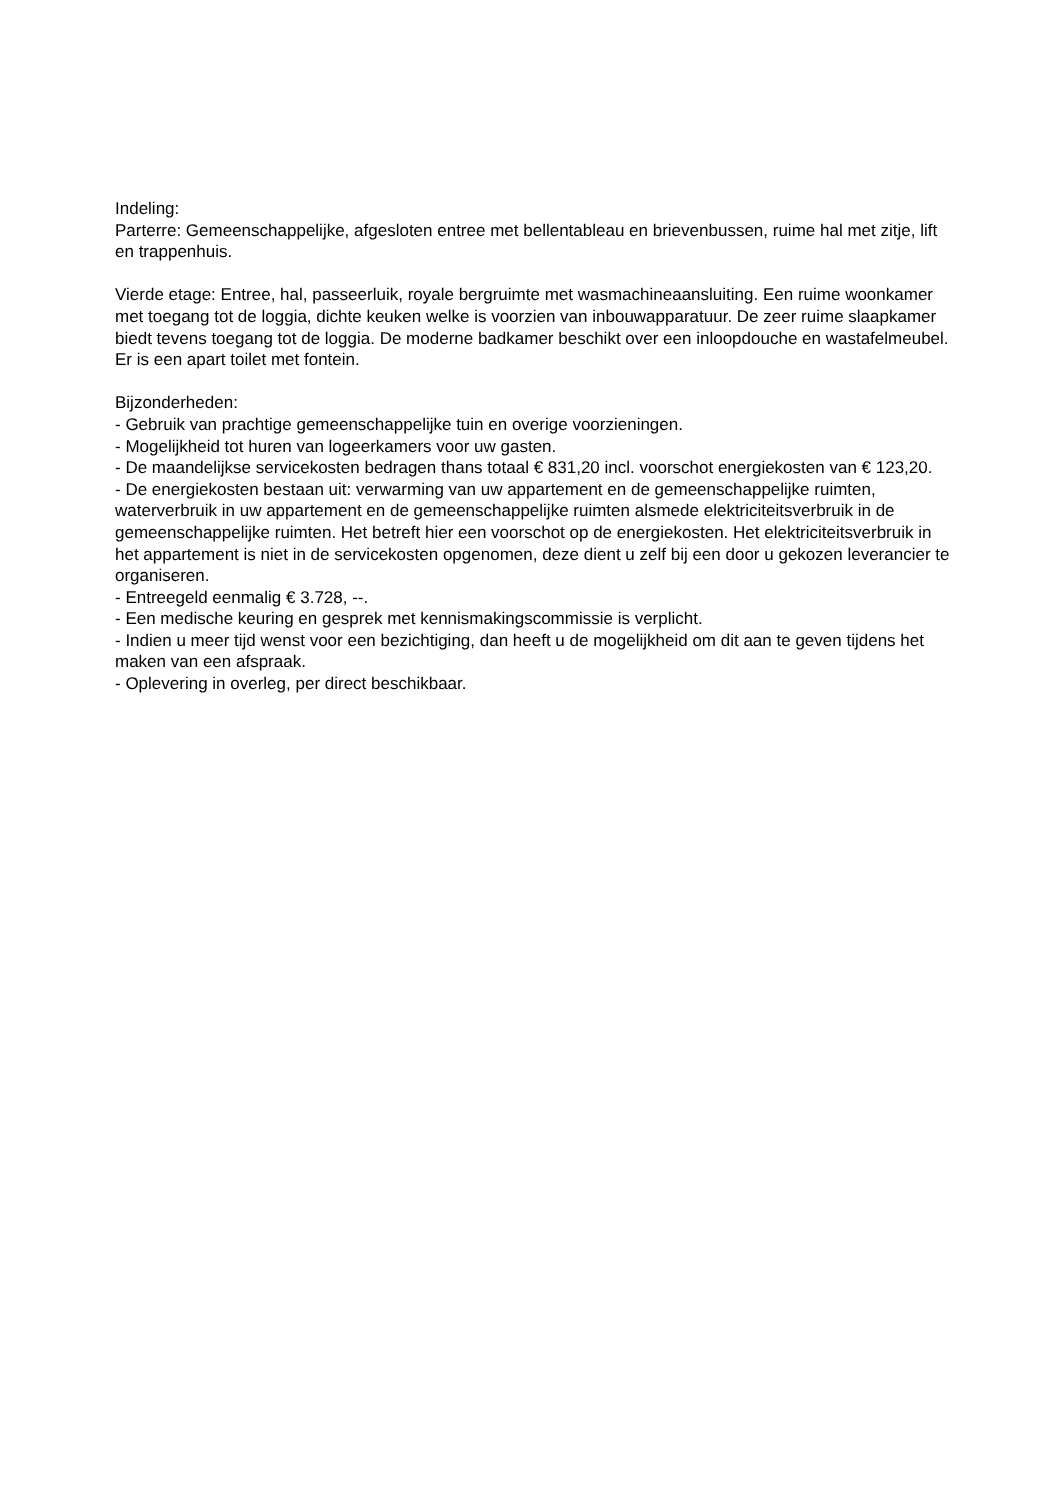Indeling:
Parterre: Gemeenschappelijke, afgesloten entree met bellentableau en brievenbussen, ruime hal met zitje, lift en trappenhuis.
Vierde etage: Entree, hal, passeerluik, royale bergruimte met wasmachineaansluiting. Een ruime woonkamer met toegang tot de loggia, dichte keuken welke is voorzien van inbouwapparatuur. De zeer ruime slaapkamer biedt tevens toegang tot de loggia. De moderne badkamer beschikt over een inloopdouche en wastafelmeubel. Er is een apart toilet met fontein.
Bijzonderheden:
- Gebruik van prachtige gemeenschappelijke tuin en overige voorzieningen.
- Mogelijkheid tot huren van logeerkamers voor uw gasten.
- De maandelijkse servicekosten bedragen thans totaal € 831,20 incl. voorschot energiekosten van € 123,20.
- De energiekosten bestaan uit: verwarming van uw appartement en de gemeenschappelijke ruimten, waterverbruik in uw appartement en de gemeenschappelijke ruimten alsmede elektriciteitsverbruik in de gemeenschappelijke ruimten. Het betreft hier een voorschot op de energiekosten. Het elektriciteitsverbruik in het appartement is niet in de servicekosten opgenomen, deze dient u zelf bij een door u gekozen leverancier te organiseren.
- Entreegeld eenmalig € 3.728, --.
- Een medische keuring en gesprek met kennismakingscommissie is verplicht.
- Indien u meer tijd wenst voor een bezichtiging, dan heeft u de mogelijkheid om dit aan te geven tijdens het maken van een afspraak.
- Oplevering in overleg, per direct beschikbaar.